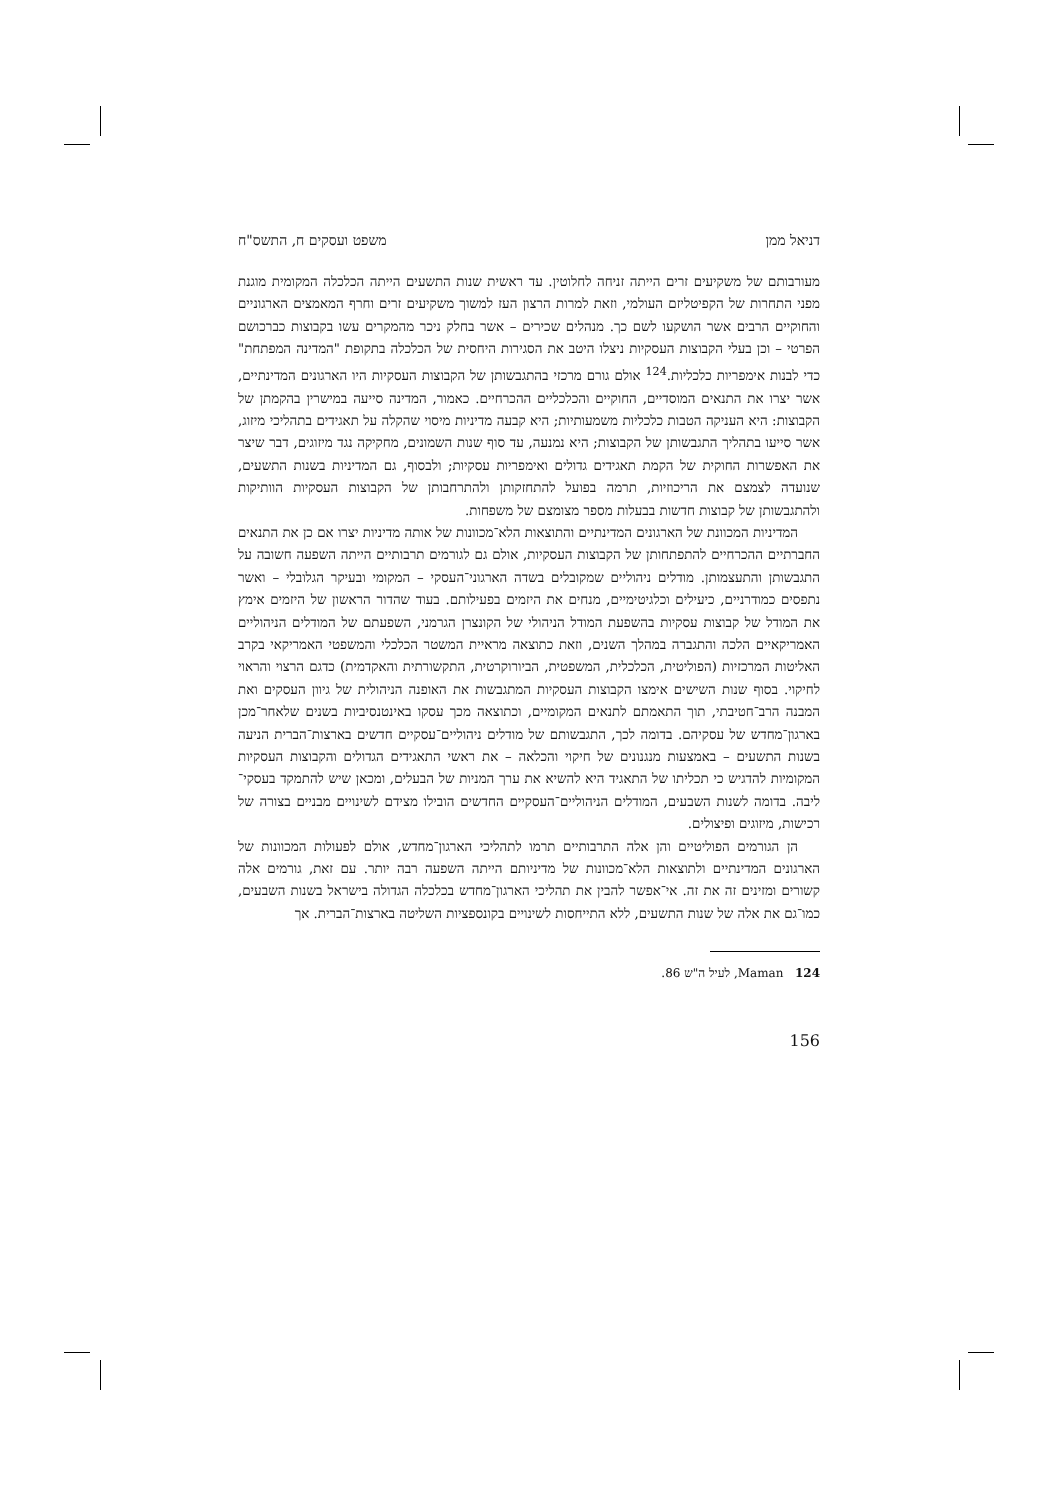דניאל ממן משפט ועסקים ח, התשס"ח
מעורבותם של משקיעים זרים הייתה זניחה לחלוטין. עד ראשית שנות התשעים הייתה הכלכלה המקומית מוגנת מפני התחרות של הקפיטליזם העולמי, וזאת למרות הרצון העז למשוך משקיעים זרים וחרף המאמצים הארגוניים והחוקיים הרבים אשר הושקעו לשם כך. מנהלים שכירים – אשר בחלק ניכר מהמקרים עשו בקבוצות כברכושם הפרטי – וכן בעלי הקבוצות העסקיות ניצלו היטב את הסגירות היחסית של הכלכלה בתקופת "המדינה המפתחת" כדי לבנות אימפריות כלכליות.<sup>124</sup> אולם גורם מרכזי בהתגבשותן של הקבוצות העסקיות היו הארגונים המדינתיים, אשר יצרו את התנאים המוסדיים, החוקיים והכלכליים ההכרחיים. כאמור, המדינה סייעה במישרין בהקמתן של הקבוצות: היא העניקה הטבות כלכליות משמעותיות; היא קבעה מדיניות מיסוי שהקלה על תאגידים בתהליכי מיזוג, אשר סייעו בתהליך התגבשותן של הקבוצות; היא נמנעה, עד סוף שנות השמונים, מחקיקה נגד מיזוגים, דבר שיצר את האפשרות החוקית של הקמת תאגידים גדולים ואימפריות עסקיות; ולבסוף, גם המדיניות בשנות התשעים, שנועדה לצמצם את הריכוזיות, תרמה בפועל להתחזקותן ולהתרחבותן של הקבוצות העסקיות הוותיקות ולהתגבשותן של קבוצות חדשות בבעלות מספר מצומצם של משפחות.
המדיניות המכוונת של הארגונים המדינתיים והתוצאות הלא־מכוונות של אותה מדיניות יצרו אם כן את התנאים החברתיים ההכרחיים להתפתחותן של הקבוצות העסקיות, אולם גם לגורמים תרבותיים הייתה השפעה חשובה על התגבשותן והתעצמותן. מודלים ניהוליים שמקובלים בשדה הארגוני־העסקי – המקומי ובעיקר הגלובלי – ואשר נתפסים כמודרניים, כיעילים וכלגיטימיים, מנחים את היזמים בפעילותם. בעוד שהדור הראשון של היזמים אימץ את המודל של קבוצות עסקיות בהשפעת המודל הניהולי של הקונצרן הגרמני, השפעתם של המודלים הניהוליים האמריקאיים הלכה והתגברה במהלך השנים, וזאת כתוצאה מראיית המשטר הכלכלי והמשפטי האמריקאי בקרב האליטות המרכזיות (הפוליטית, הכלכלית, המשפטית, הביורוקרטית, התקשורתית והאקדמית) כדגם הרצוי והראוי לחיקוי. בסוף שנות השישים אימצו הקבוצות העסקיות המתגבשות את האופנה הניהולית של גיוון העסקים ואת המבנה הרב־חטיבתי, תוך התאמתם לתנאים המקומיים, וכתוצאה מכך עסקו באינטנסיביות בשנים שלאחר־מכן בארגון־מחדש של עסקיהם. בדומה לכך, התגבשותם של מודלים ניהוליים־עסקיים חדשים בארצות־הברית הניעה בשנות התשעים – באמצעות מנגנונים של חיקוי והכלאה – את ראשי התאגידים הגדולים והקבוצות העסקיות המקומיות להדגיש כי תכליתו של התאגיד היא להשיא את ערך המניות של הבעלים, ומכאן שיש להתמקד בעסקי־ליבה. בדומה לשנות השבעים, המודלים הניהוליים־העסקיים החדשים הובילו מצידם לשינויים מבניים בצורה של רכישות, מיזוגים ופיצולים.
הן הגורמים הפוליטיים והן אלה התרבותיים תרמו לתהליכי הארגון־מחדש, אולם לפעולות המכוונות של הארגונים המדינתיים ולתוצאות הלא־מכוונות של מדיניותם הייתה השפעה רבה יותר. עם זאת, גורמים אלה קשורים ומזינים זה את זה. אי־אפשר להבין את תהליכי הארגון־מחדש בכלכלה הגדולה בישראל בשנות השבעים, כמו־גם את אלה של שנות התשעים, ללא התייחסות לשינויים בקונספציות השליטה בארצות־הברית. אך
124 Maman, לעיל ה"ש 86.
156